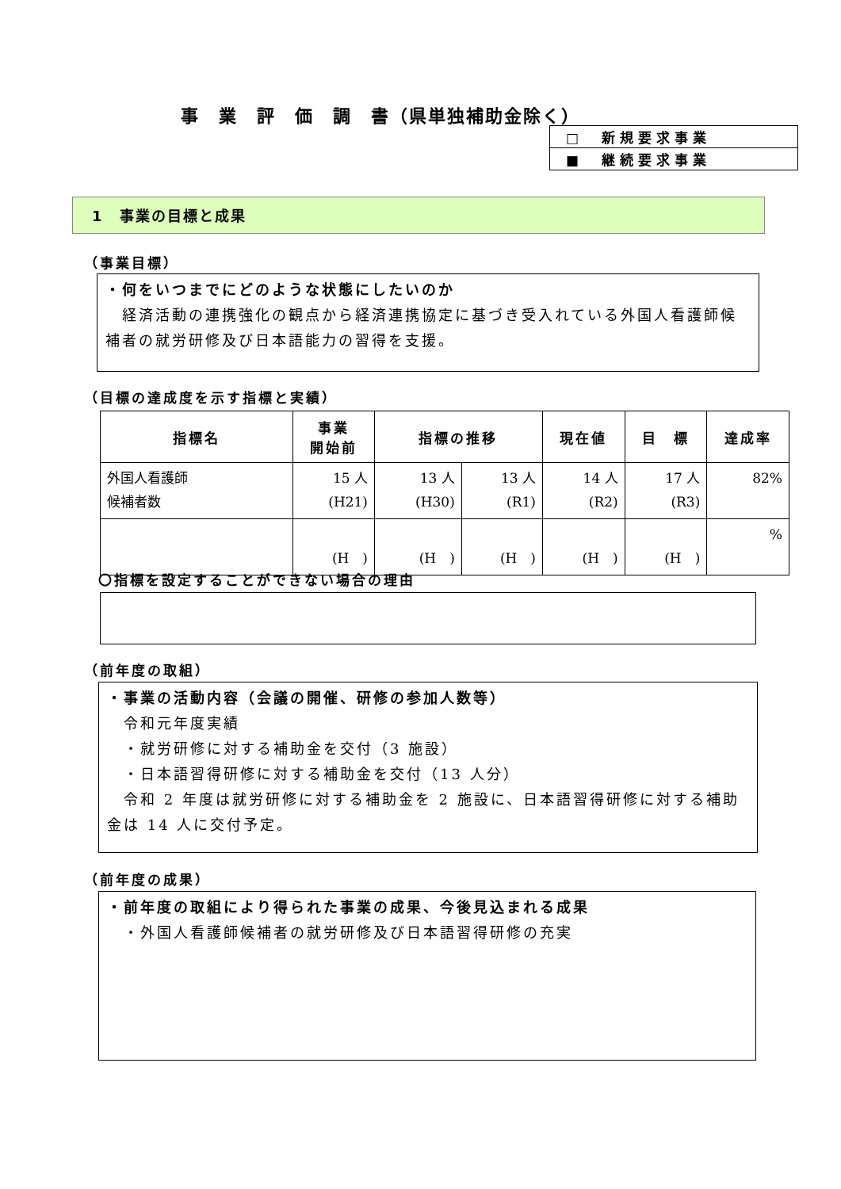事　業　評　価　調　書（県単独補助金除く）
| □ 新規要求事業 |
| ■ 継続要求事業 |
1　事業の目標と成果
（事業目標）
・何をいつまでにどのような状態にしたいのか
　経済活動の連携強化の観点から経済連携協定に基づき受入れている外国人看護師候補者の就労研修及び日本語能力の習得を支援。
（目標の達成度を示す指標と実績）
| 指標名 | 事業 開始前 | 指標の推移 | | 現在値 | 目 標 | 達成率 |
| --- | --- | --- | --- | --- | --- | --- |
| 外国人看護師 候補者数 | 15 人 (H21) | 13 人 (H30) | 13 人 (R1) | 14 人 (R2) | 17 人 (R3) | 82% |
| | (H ) | (H ) | (H ) | (H ) | (H ) | % |
〇指標を設定することができない場合の理由
（前年度の取組）
・事業の活動内容（会議の開催、研修の参加人数等）
　令和元年度実績
　・就労研修に対する補助金を交付（3 施設）
　・日本語習得研修に対する補助金を交付（13 人分）
　令和 2 年度は就労研修に対する補助金を 2 施設に、日本語習得研修に対する補助金は 14 人に交付予定。
（前年度の成果）
・前年度の取組により得られた事業の成果、今後見込まれる成果
　・外国人看護師候補者の就労研修及び日本語習得研修の充実